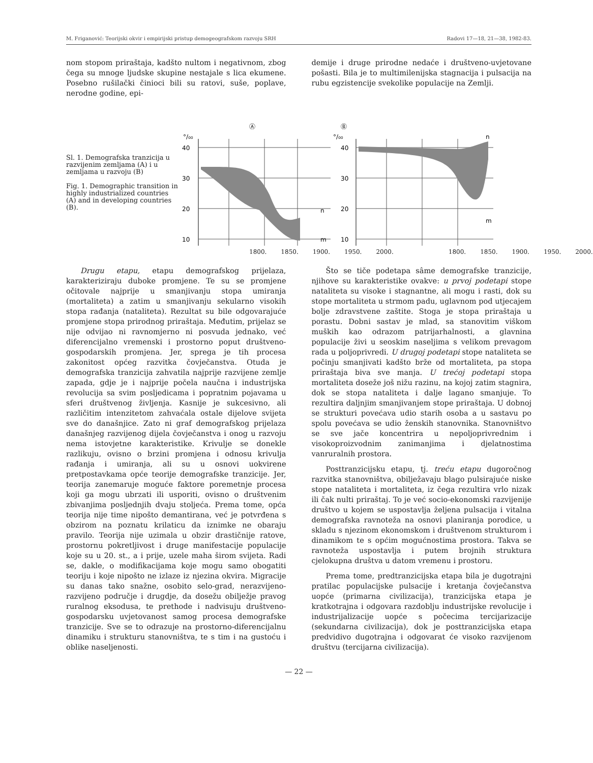M. Friganović: Teorijski okvir i empirijski pristup demogeografskom razvoju SRH Radovi 17—18, 21—38, 1982-83.
nom stopom priraštaja, kadšto nultom i negativnom, zbog čega su mnoge ljudske skupine nestajale s lica ekumene. Posebno rušilački činioci bili su ratovi, suše, poplave, nerodne godine, epi-
demije i druge prirodne nedaće i društveno-uvjetovane pošasti. Bila je to multimilenijska stagnacija i pulsacija na rubu egzistencije svekolike populacije na Zemlji.
Sl. 1. Demografska tranzicija u razvijenim zemljama (A) i u zemljama u razvoju (B)
Fig. 1. Demographic transition in highly industrialized countries (A) and in developing countries (B).
Ⓐ
°/₀₀
40
30
20
10
n
m
Ⓑ
°/₀₀
40
30
20
10
n
m
1800. 1850. 1900. 1950. 2000. 1800. 1850. 1900. 1950. 2000.
Drugu etapu, etapu demografskog prijelaza, karakteriziraju duboke promjene. Te su se promjene očitovale najprije u smanjivanju stopa umiranja (mortaliteta) a zatim u smanjivanju sekularno visokih stopa rađanja (nataliteta). Rezultat su bile odgovarajuće promjene stopa prirodnog priraštaja. Međutim, prijelaz se nije odvijao ni ravnomjerno ni posvuda jednako, već diferencijalno vremenski i prostorno poput društveno-gospodarskih promjena. Jer, sprega je tih procesa zakonitost općeg razvitka čovječanstva. Otuda je demografska tranzicija zahvatila najprije razvijene zemlje zapada, gdje je i najprije počela naučna i industrijska revolucija sa svim posljedicama i popratnim pojavama u sferi društvenog življenja. Kasnije je sukcesivno, ali različitim intenzitetom zahvaćala ostale dijelove svijeta sve do današnjice. Zato ni graf demografskog prijelaza današnjeg razvijenog dijela čovječanstva i onog u razvoju nema istovjetne karakteristike. Krivulje se donekle razlikuju, ovisno o brzini promjena i odnosu krivulja rađanja i umiranja, ali su u osnovi uokvirene pretpostavkama opće teorije demografske tranzicije. Jer, teorija zanemaruje moguće faktore poremetnje procesa koji ga mogu ubrzati ili usporiti, ovisno o društvenim zbivanjima posljednjih dvaju stoljeća. Prema tome, opća teorija nije time nipošto demantirana, već je potvrđena s obzirom na poznatu krilaticu da iznimke ne obaraju pravilo. Teorija nije uzimala u obzir drastičnije ratove, prostornu pokretljivost i druge manifestacije populacije koje su u 20. st., a i prije, uzele maha širom svijeta. Radi se, dakle, o modifikacijama koje mogu samo obogatiti teoriju i koje nipošto ne izlaze iz njezina okvira. Migracije su danas tako snažne, osobito selo-grad, nerazvijeno-razvijeno područje i drugdje, da dosežu obilježje pravog ruralnog eksodusa, te prethode i nadvisuju društveno-gospodarsku uvjetovanost samog procesa demografske tranzicije. Sve se to odrazuje na prostorno-diferencijalnu dinamiku i strukturu stanovništva, te s tim i na gustoću i oblike naseljenosti.
Što se tiče podetapa sâme demografske tranzicije, njihove su karakteristike ovakve: u prvoj podetapi stope nataliteta su visoke i stagnantne, ali mogu i rasti, dok su stope mortaliteta u strmom padu, uglavnom pod utjecajem bolje zdravstvene zaštite. Stoga je stopa priraštaja u porastu. Dobni sastav je mlad, sa stanovitim viškom muških kao odrazom patrijarhalnosti, a glavnina populacije živi u seoskim naseljima s velikom prevagom rada u poljoprivredi. U drugoj podetapi stope nataliteta se počinju smanjivati kadšto brže od mortaliteta, pa stopa priraštaja biva sve manja. U trećoj podetapi stopa mortaliteta doseže još nižu razinu, na kojoj zatim stagnira, dok se stopa nataliteta i dalje lagano smanjuje. To rezultira daljnjim smanjivanjem stope priraštaja. U dobnoj se strukturi povećava udio starih osoba a u sastavu po spolu povećava se udio ženskih stanovnika. Stanovništvo se sve jače koncentrira u nepoljoprivrednim i visokoproizvodnim zanimanjima i djelatnostima vanruralnih prostora.
Posttranzicijsku etapu, tj. treću etapu dugoročnog razvitka stanovništva, obilježavaju blago pulsirajuće niske stope nataliteta i mortaliteta, iz čega rezultira vrlo nizak ili čak nulti priraštaj. To je već socio-ekonomski razvijenije društvo u kojem se uspostavlja željena pulsacija i vitalna demografska ravnoteža na osnovi planiranja porodice, u skladu s njezinom ekonomskom i društvenom strukturom i dinamikom te s općim mogućnostima prostora. Takva se ravnoteža uspostavlja i putem brojnih struktura cjelokupna društva u datom vremenu i prostoru.
Prema tome, predtranzicijska etapa bila je dugotrajni pratilac populacijske pulsacije i kretanja čovječanstva uopće (primarna civilizacija), tranzicijska etapa je kratkotrajna i odgovara razdoblju industrijske revolucije i industrijalizacije uopće s počecima tercijarizacije (sekundarna civilizacija), dok je posttranzicijska etapa predvidivo dugotrajna i odgovarat će visoko razvijenom društvu (tercijarna civilizacija).
— 22 —